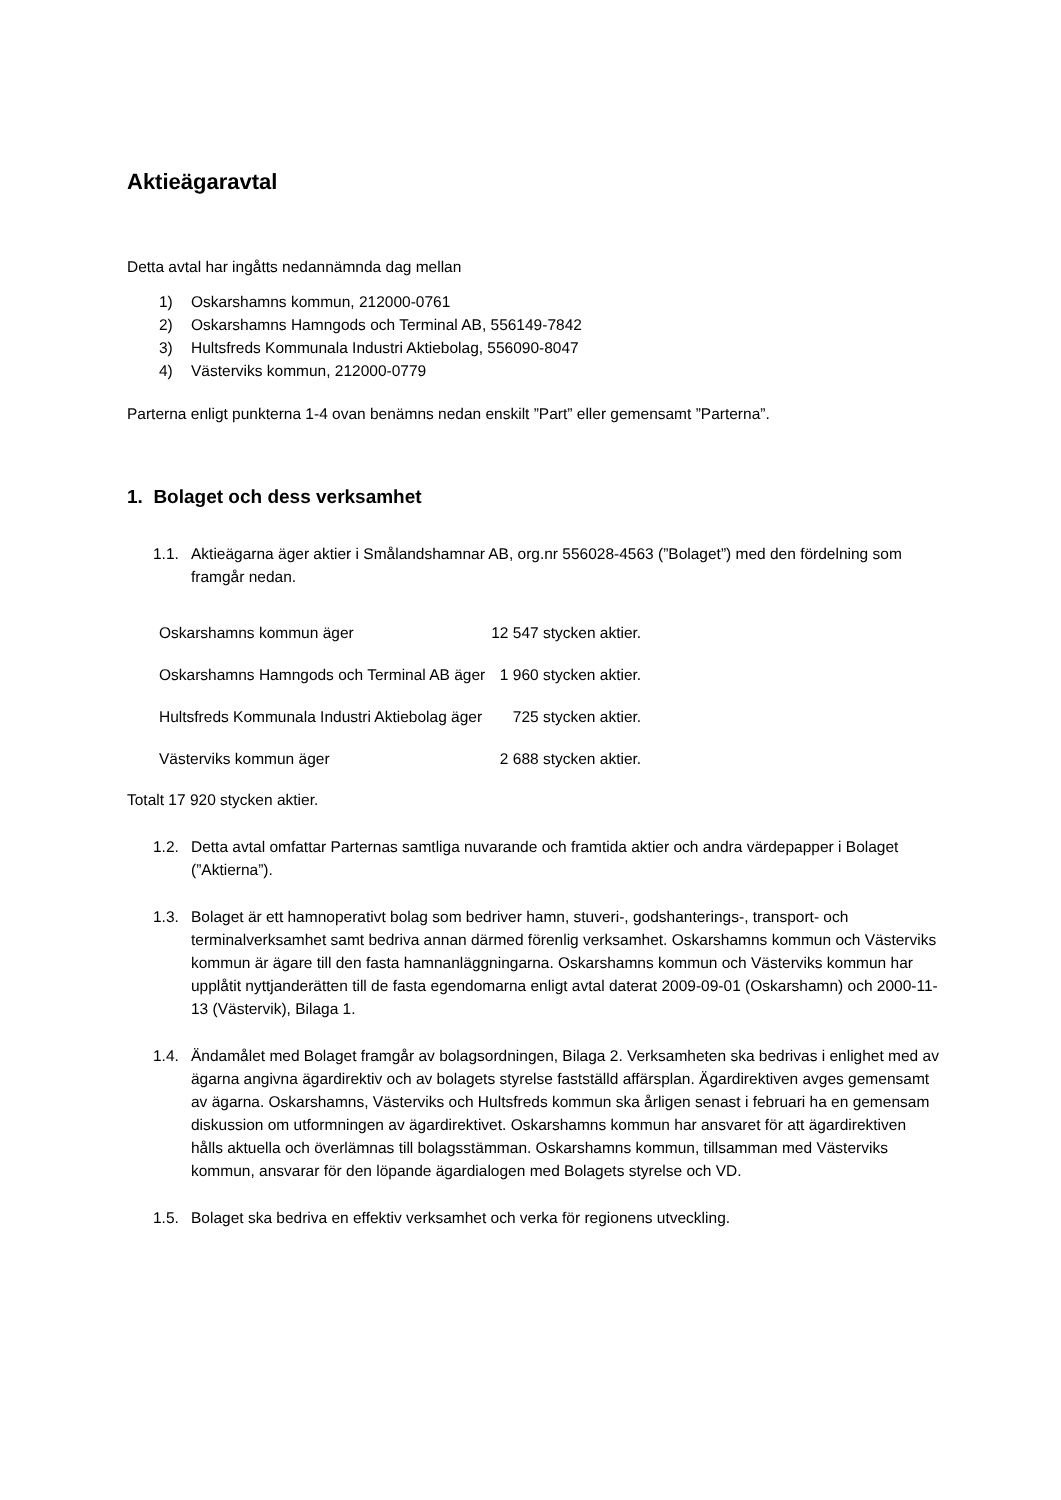Aktieägaravtal
Detta avtal har ingåtts nedannämnda dag mellan
1) Oskarshamns kommun, 212000-0761
2) Oskarshamns Hamngods och Terminal AB, 556149-7842
3) Hultsfreds Kommunala Industri Aktiebolag, 556090-8047
4) Västerviks kommun, 212000-0779
Parterna enligt punkterna 1-4 ovan benämns nedan enskilt ”Part” eller gemensamt ”Parterna”.
1. Bolaget och dess verksamhet
1.1. Aktieägarna äger aktier i Smålandshamnar AB, org.nr 556028-4563 (”Bolaget”) med den fördelning som framgår nedan.
| Oskarshamns kommun äger | 12 547 stycken aktier. |
| Oskarshamns Hamngods och Terminal AB äger | 1 960 stycken aktier. |
| Hultsfreds Kommunala Industri Aktiebolag äger | 725 stycken aktier. |
| Västerviks kommun äger | 2 688 stycken aktier. |
Totalt 17 920 stycken aktier.
1.2. Detta avtal omfattar Parternas samtliga nuvarande och framtida aktier och andra värdepapper i Bolaget (”Aktierna”).
1.3. Bolaget är ett hamnoperativt bolag som bedriver hamn, stuveri-, godshanterings-, transport- och terminalverksamhet samt bedriva annan därmed förenlig verksamhet. Oskarshamns kommun och Västerviks kommun är ägare till den fasta hamnanläggningarna. Oskarshamns kommun och Västerviks kommun har upplåtit nyttjanderätten till de fasta egendomarna enligt avtal daterat 2009-09-01 (Oskarshamn) och 2000-11-13 (Västervik), Bilaga 1.
1.4. Ändamålet med Bolaget framgår av bolagsordningen, Bilaga 2. Verksamheten ska bedrivas i enlighet med av ägarna angivna ägardirektiv och av bolagets styrelse fastställd affärsplan. Ägardirektiven avges gemensamt av ägarna. Oskarshamns, Västerviks och Hultsfreds kommun ska årligen senast i februari ha en gemensam diskussion om utformningen av ägardirektivet. Oskarshamns kommun har ansvaret för att ägardirektiven hålls aktuella och överlämnas till bolagsstämman. Oskarshamns kommun, tillsamman med Västerviks kommun, ansvarar för den löpande ägardialogen med Bolagets styrelse och VD.
1.5. Bolaget ska bedriva en effektiv verksamhet och verka för regionens utveckling.